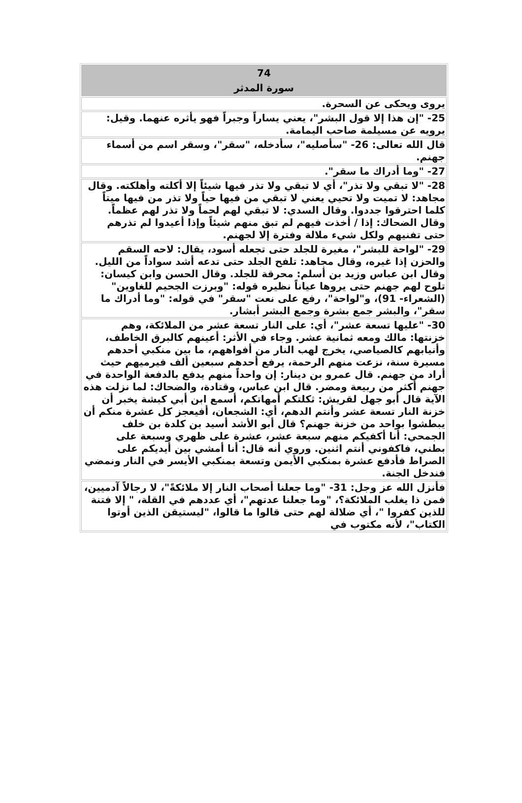| 74 سورة المدثر |
| --- |
| يروى ويحكى عن السحرة. |
| 25- "إن هذا إلا قول البشر"، يعني يساراً وجبراً فهو يأثره عنهما. وقيل: يرويه عن مسيلمة صاحب اليمامة. |
| قال الله تعالى: 26- "سأصليه"، سأدخله، "سقر"، وسقر اسم من أسماء جهنم. |
| 27- "وما أدراك ما سقر". |
| 28- "لا تبقي ولا تذر"، أي لا تبقي ولا تذر فيها شيئاً إلا أكلته وأهلكته. وقال مجاهد: لا تميت ولا تحيي يعني لا تبقي من فيها حياً ولا تذر من فيها ميتاً كلما احترقوا جددوا. وقال السدي: لا تبقي لهم لحماً ولا تذر لهم عظماً. وقال الضحاك: إذا / أخذت فيهم لم تبق منهم شيئاً وإذا أعيدوا لم تذرهم حتى تفنيهم ولكل شيء ملالة وفترة إلا لجهنم. |
| 29- "لواحة للبشر"، مغيرة للجلد حتى تجعله أسود، يقال: لاحه السقم والحزن إذا غيره، وقال مجاهد: تلفح الجلد حتى تدعه أشد سواداً من الليل. وقال ابن عباس وزيد بن أسلم: محرقة للجلد. وقال الحسن وابن كيسان: تلوح لهم جهنم حتى يروها عياناً نظيره قوله: "وبرزت الجحيم للغاوين" (الشعراء- 91)، و"لواحة"، رفع على نعت "سقر" في قوله: "وما أدراك ما سقر"، والبشر جمع بشرة وجمع البشر أبشار. |
| 30- "عليها تسعة عشر"، أي: على النار تسعة عشر من الملائكة، وهم خزنتها: مالك ومعه ثمانية عشر. وجاء في الأثر: أعينهم كالبرق الخاطف، وأنيابهم كالصياصي، يخرج لهب النار من أفواههم، ما بين منكبي أحدهم مسيرة سنة، نزعت منهم الرحمة، يرفع أحدهم سبعين ألف فيرميهم حيث أراد من جهنم. قال عمرو بن دينار: إن واحداً منهم يدفع بالدفعة الواحدة في جهنم أكثر من ربيعة ومضر. قال ابن عباس، وقتادة، والضحاك: لما نزلت هذه الآية قال أبو جهل لقريش: ثكلتكم أمهاتكم، أسمع ابن أبي كبشة يخبر أن خزنة النار تسعة عشر وأنتم الدهم، أي: الشجعان، أفيعجز كل عشرة منكم أن يبطشوا بواحد من خزنة جهنم؟ قال أبو الأشد أسيد بن كلدة بن خلف الجمحي: أنا أكفيكم منهم سبعة عشر، عشرة على ظهري وسبعة على بطني، فاكفوني أنتم اثنين. وروي أنه قال: أنا أمشي بين أيديكم على الصراط فأدفع عشرة بمنكبي الأيمن وتسعة بمنكبي الأيسر في النار ونمضي فندخل الجنة. |
| فأنزل الله عز وجل: 31- "وما جعلنا أصحاب النار إلا ملائكةً"، لا رجالاً آدميين، فمن ذا يغلب الملائكة؟، "وما جعلنا عدتهم"، أي عددهم في القلة، " إلا فتنة للذين كفروا "، أي ضلالة لهم حتى قالوا ما قالوا، "ليستيقن الذين أوتوا الكتاب"، لأنه مكتوب في |